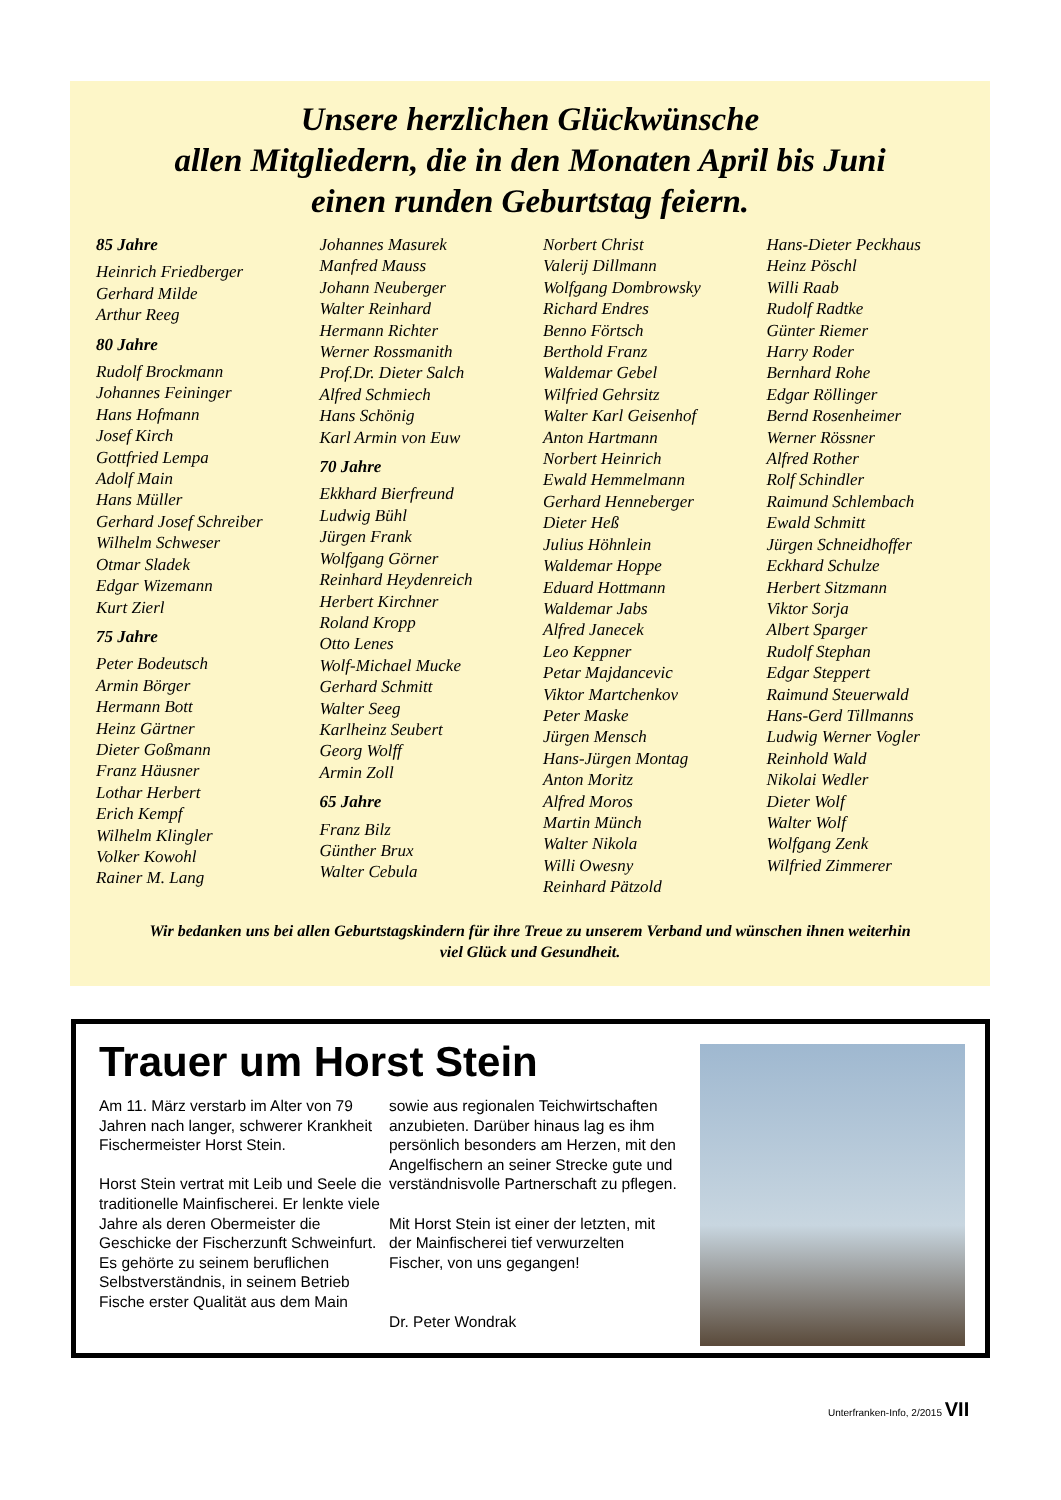Unsere herzlichen Glückwünsche
allen Mitgliedern, die in den Monaten April bis Juni
einen runden Geburtstag feiern.
85 Jahre
Heinrich Friedberger
Gerhard Milde
Arthur Reeg
80 Jahre
Rudolf Brockmann
Johannes Feininger
Hans Hofmann
Josef Kirch
Gottfried Lempa
Adolf Main
Hans Müller
Gerhard Josef Schreiber
Wilhelm Schweser
Otmar Sladek
Edgar Wizemann
Kurt Zierl
75 Jahre
Peter Bodeutsch
Armin Börger
Hermann Bott
Heinz Gärtner
Dieter Goßmann
Franz Häusner
Lothar Herbert
Erich Kempf
Wilhelm Klingler
Volker Kowohl
Rainer M. Lang
Johannes Masurek
Manfred Mauss
Johann Neuberger
Walter Reinhard
Hermann Richter
Werner Rossmanith
Prof.Dr. Dieter Salch
Alfred Schmiech
Hans Schönig
Karl Armin von Euw
70 Jahre
Ekkhard Bierfreund
Ludwig Bühl
Jürgen Frank
Wolfgang Görner
Reinhard Heydenreich
Herbert Kirchner
Roland Kropp
Otto Lenes
Wolf-Michael Mucke
Gerhard Schmitt
Walter Seeg
Karlheinz Seubert
Georg Wolff
Armin Zoll
65 Jahre
Franz Bilz
Günther Brux
Walter Cebula
Norbert Christ
Valerij Dillmann
Wolfgang Dombrowsky
Richard Endres
Benno Förtsch
Berthold Franz
Waldemar Gebel
Wilfried Gehrsitz
Walter Karl Geisenhof
Anton Hartmann
Norbert Heinrich
Ewald Hemmelmann
Gerhard Henneberger
Dieter Heß
Julius Höhnlein
Waldemar Hoppe
Eduard Hottmann
Waldemar Jabs
Alfred Janecek
Leo Keppner
Petar Majdancevic
Viktor Martchenkov
Peter Maske
Jürgen Mensch
Hans-Jürgen Montag
Anton Moritz
Alfred Moros
Martin Münch
Walter Nikola
Willi Owesny
Reinhard Pätzold
Hans-Dieter Peckhaus
Heinz Pöschl
Willi Raab
Rudolf Radtke
Günter Riemer
Harry Roder
Bernhard Rohe
Edgar Röllinger
Bernd Rosenheimer
Werner Rössner
Alfred Rother
Rolf Schindler
Raimund Schlembach
Ewald Schmitt
Jürgen Schneidhoffer
Eckhard Schulze
Herbert Sitzmann
Viktor Sorja
Albert Sparger
Rudolf Stephan
Edgar Steppert
Raimund Steuerwald
Hans-Gerd Tillmanns
Ludwig Werner Vogler
Reinhold Wald
Nikolai Wedler
Dieter Wolf
Walter Wolf
Wolfgang Zenk
Wilfried Zimmerer
Wir bedanken uns bei allen Geburtstagskindern für ihre Treue zu unserem Verband und wünschen ihnen weiterhin
viel Glück und Gesundheit.
Trauer um Horst Stein
Am 11. März verstarb im Alter von 79 Jahren nach langer, schwerer Krankheit Fischermeister Horst Stein.
Horst Stein vertrat mit Leib und Seele die traditionelle Mainfischerei. Er lenkte viele Jahre als deren Obermeister die Geschicke der Fischerzunft Schweinfurt.
Es gehörte zu seinem beruflichen Selbstverständnis, in seinem Betrieb Fische erster Qualität aus dem Main
sowie aus regionalen Teichwirtschaften anzubieten. Darüber hinaus lag es ihm persönlich besonders am Herzen, mit den Angelfischern an seiner Strecke gute und verständnisvolle Partnerschaft zu pflegen.
Mit Horst Stein ist einer der letzten, mit der Mainfischerei tief verwurzelten Fischer, von uns gegangen!
Dr. Peter Wondrak
Unterfranken-Info, 2/2015 VII